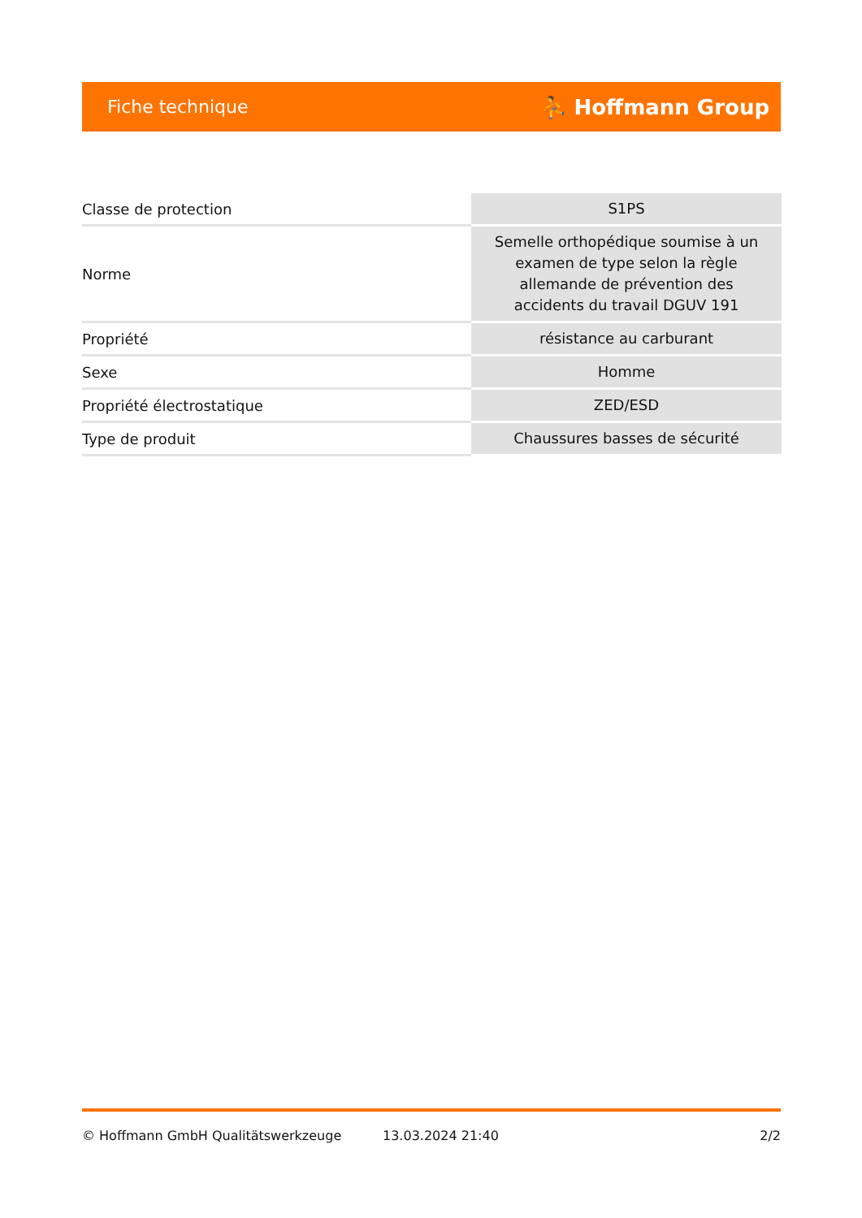Fiche technique ⛹ Hoffmann Group
| Classe de protection | S1PS |
| Norme | Semelle orthopédique soumise à un examen de type selon la règle allemande de prévention des accidents du travail DGUV 191 |
| Propriété | résistance au carburant |
| Sexe | Homme |
| Propriété électrostatique | ZED/ESD |
| Type de produit | Chaussures basses de sécurité |
© Hoffmann GmbH Qualitätswerkzeuge 13.03.2024 21:40 2/2